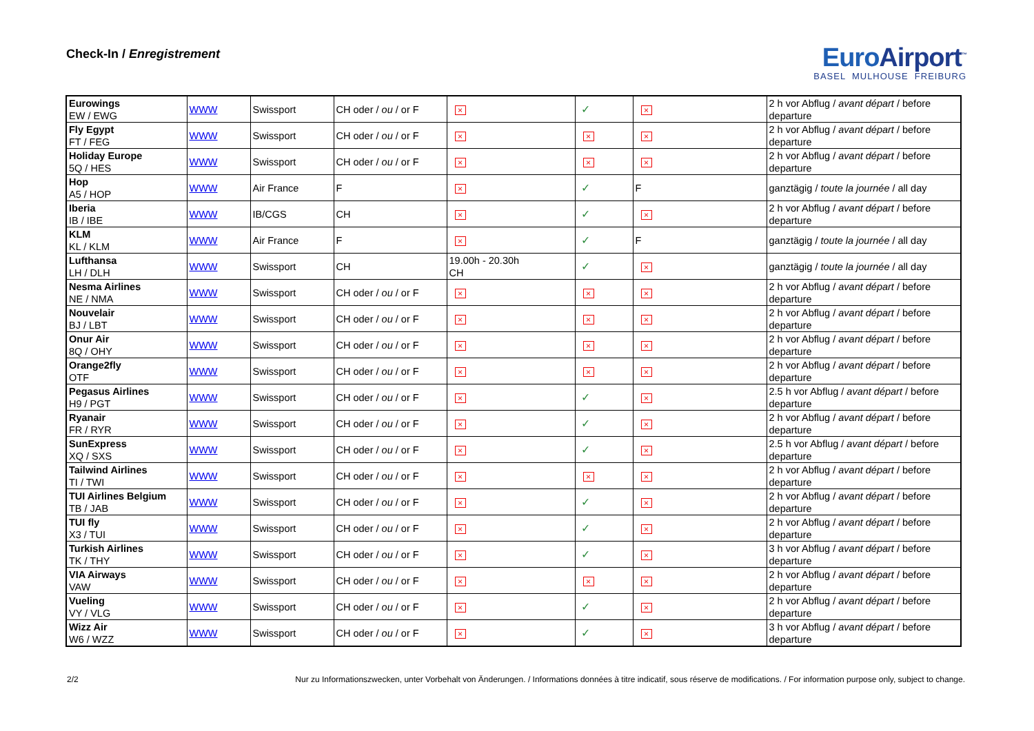Check-In / Enregistrement
Euro Airport<sup>™</sup>
BASEL MULHOUSE FREIBURG
| Eurowings EW / EWG | WWW | Swissport | CH oder / ou / or F | × | ✓ | × | 2 h vor Abflug / avant départ / before departure |
| Fly Egypt FT / FEG | WWW | Swissport | CH oder / ou / or F | × | × | × | 2 h vor Abflug / avant départ / before departure |
| Holiday Europe 5Q / HES | WWW | Swissport | CH oder / ou / or F | × | × | × | 2 h vor Abflug / avant départ / before departure |
| Hop A5 / HOP | WWW | Air France | F | × | ✓ | F | ganztägig / toute la journée / all day |
| Iberia IB / IBE | WWW | IB/CGS | CH | × | ✓ | × | 2 h vor Abflug / avant départ / before departure |
| KLM KL / KLM | WWW | Air France | F | × | ✓ | F | ganztägig / toute la journée / all day |
| Lufthansa LH / DLH | WWW | Swissport | CH | 19.00h - 20.30h CH | ✓ | × | ganztägig / toute la journée / all day |
| Nesma Airlines NE / NMA | WWW | Swissport | CH oder / ou / or F | × | × | × | 2 h vor Abflug / avant départ / before departure |
| Nouvelair BJ / LBT | WWW | Swissport | CH oder / ou / or F | × | × | × | 2 h vor Abflug / avant départ / before departure |
| Onur Air 8Q / OHY | WWW | Swissport | CH oder / ou / or F | × | × | × | 2 h vor Abflug / avant départ / before departure |
| Orange2fly OTF | WWW | Swissport | CH oder / ou / or F | × | × | × | 2 h vor Abflug / avant départ / before departure |
| Pegasus Airlines H9 / PGT | WWW | Swissport | CH oder / ou / or F | × | ✓ | × | 2.5 h vor Abflug / avant départ / before departure |
| Ryanair FR / RYR | WWW | Swissport | CH oder / ou / or F | × | ✓ | × | 2 h vor Abflug / avant départ / before departure |
| SunExpress XQ / SXS | WWW | Swissport | CH oder / ou / or F | × | ✓ | × | 2.5 h vor Abflug / avant départ / before departure |
| Tailwind Airlines TI / TWI | WWW | Swissport | CH oder / ou / or F | × | × | × | 2 h vor Abflug / avant départ / before departure |
| TUI Airlines Belgium TB / JAB | WWW | Swissport | CH oder / ou / or F | × | ✓ | × | 2 h vor Abflug / avant départ / before departure |
| TUI fly X3 / TUI | WWW | Swissport | CH oder / ou / or F | × | ✓ | × | 2 h vor Abflug / avant départ / before departure |
| Turkish Airlines TK / THY | WWW | Swissport | CH oder / ou / or F | × | ✓ | × | 3 h vor Abflug / avant départ / before departure |
| VIA Airways VAW | WWW | Swissport | CH oder / ou / or F | × | × | × | 2 h vor Abflug / avant départ / before departure |
| Vueling VY / VLG | WWW | Swissport | CH oder / ou / or F | × | ✓ | × | 2 h vor Abflug / avant départ / before departure |
| Wizz Air W6 / WZZ | WWW | Swissport | CH oder / ou / or F | × | ✓ | × | 3 h vor Abflug / avant départ / before departure |
2/2 Nur zu Informationszwecken, unter Vorbehalt von Änderungen. / Informations données à titre indicatif, sous réserve de modifications. / For information purpose only, subject to change.